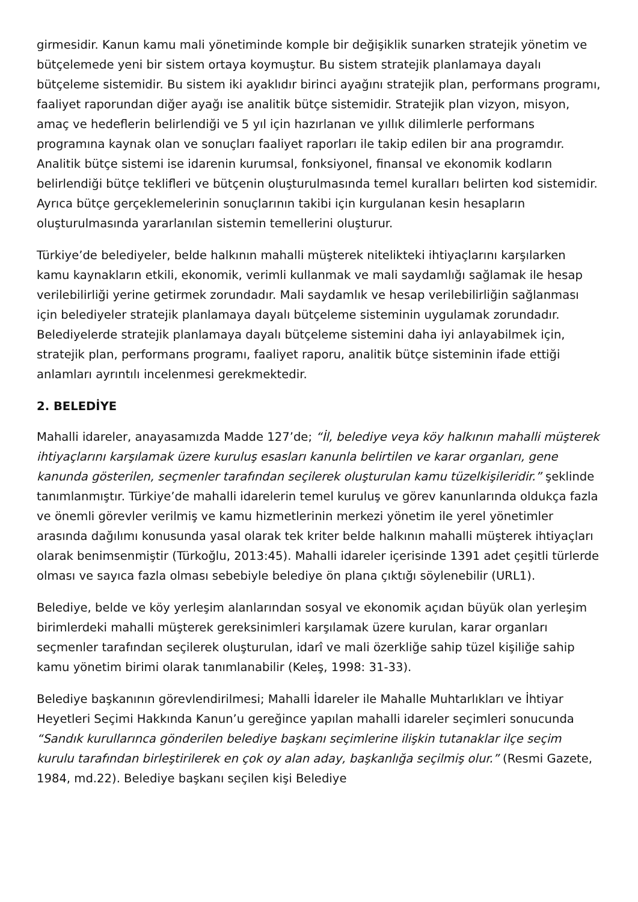girmesidir. Kanun kamu mali yönetiminde komple bir değişiklik sunarken stratejik yönetim ve bütçelemede yeni bir sistem ortaya koymuştur. Bu sistem stratejik planlamaya dayalı bütçeleme sistemidir. Bu sistem iki ayaklıdır birinci ayağını stratejik plan, performans programı, faaliyet raporundan diğer ayağı ise analitik bütçe sistemidir. Stratejik plan vizyon, misyon, amaç ve hedeflerin belirlendiği ve 5 yıl için hazırlanan ve yıllık dilimlerle performans programına kaynak olan ve sonuçları faaliyet raporları ile takip edilen bir ana programdır. Analitik bütçe sistemi ise idarenin kurumsal, fonksiyonel, finansal ve ekonomik kodların belirlendiği bütçe teklifleri ve bütçenin oluşturulmasında temel kuralları belirten kod sistemidir. Ayrıca bütçe gerçeklemelerinin sonuçlarının takibi için kurgulanan kesin hesapların oluşturulmasında yararlanılan sistemin temellerini oluşturur.
Türkiye’de belediyeler, belde halkının mahalli müşterek nitelikteki ihtiyaçlarını karşılarken kamu kaynakların etkili, ekonomik, verimli kullanmak ve mali saydamlığı sağlamak ile hesap verilebilirliği yerine getirmek zorundadır. Mali saydamlık ve hesap verilebilirliğin sağlanması için belediyeler stratejik planlamaya dayalı bütçeleme sisteminin uygulamak zorundadır. Belediyelerde stratejik planlamaya dayalı bütçeleme sistemini daha iyi anlayabilmek için, stratejik plan, performans programı, faaliyet raporu, analitik bütçe sisteminin ifade ettiği anlamları ayrıntılı incelenmesi gerekmektedir.
2. BELEDİYE
Mahalli idareler, anayasamızda Madde 127’de; “İl, belediye veya köy halkının mahalli müşterek ihtiyaçlarını karşılamak üzere kuruluş esasları kanunla belirtilen ve karar organları, gene kanunda gösterilen, seçmenler tarafından seçilerek oluşturulan kamu tüzelkişileridir.” şeklinde tanımlanmıştır. Türkiye’de mahalli idarelerin temel kuruluş ve görev kanunlarında oldukça fazla ve önemli görevler verilmiş ve kamu hizmetlerinin merkezi yönetim ile yerel yönetimler arasında dağılımı konusunda yasal olarak tek kriter belde halkının mahalli müşterek ihtiyaçları olarak benimsenmiştir (Türkoğlu, 2013:45). Mahalli idareler içerisinde 1391 adet çeşitli türlerde olması ve sayıca fazla olması sebebiyle belediye ön plana çıktığı söylenebilir (URL1).
Belediye, belde ve köy yerleşim alanlarından sosyal ve ekonomik açıdan büyük olan yerleşim birimlerdeki mahalli müşterek gereksinimleri karşılamak üzere kurulan, karar organları seçmenler tarafından seçilerek oluşturulan, idarî ve mali özerkliğe sahip tüzel kişiliğe sahip kamu yönetim birimi olarak tanımlanabilir (Keleş, 1998: 31-33).
Belediye başkanının görevlendirilmesi; Mahalli İdareler ile Mahalle Muhtarlıkları ve İhtiyar Heyetleri Seçimi Hakkında Kanun’u gereğince yapılan mahalli idareler seçimleri sonucunda “Sandık kurullarınca gönderilen belediye başkanı seçimlerine ilişkin tutanaklar ilçe seçim kurulu tarafından birleştirilerek en çok oy alan aday, başkanlığa seçilmiş olur.” (Resmi Gazete, 1984, md.22). Belediye başkanı seçilen kişi Belediye